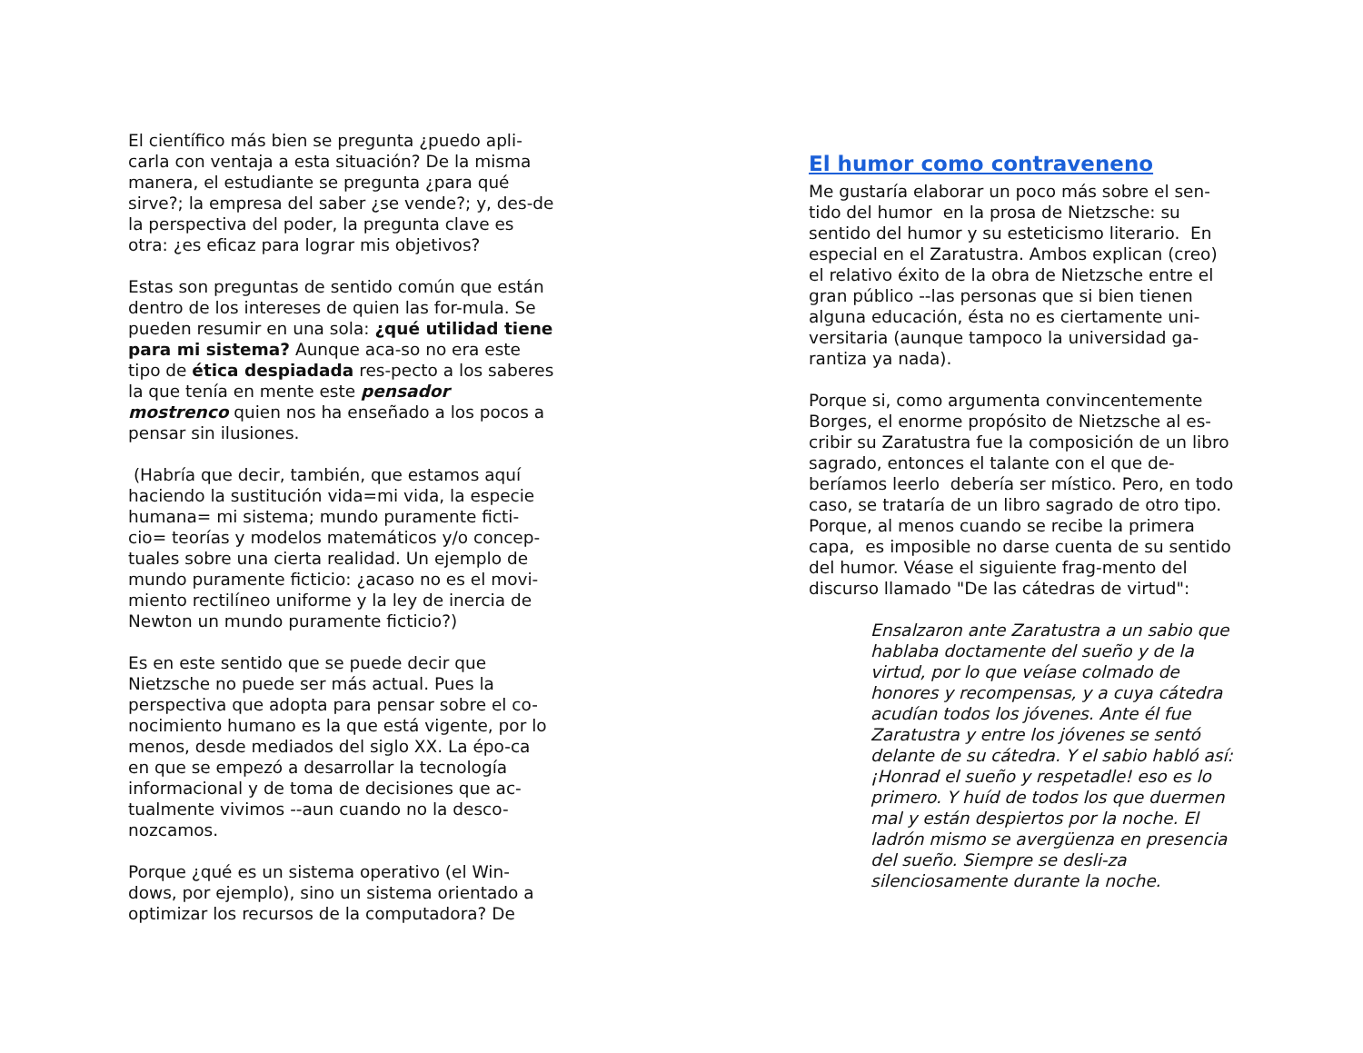El científico más bien se pregunta ¿puedo apli-carla con ventaja a esta situación? De la misma manera, el estudiante se pregunta ¿para qué sirve?; la empresa del saber ¿se vende?; y, des-de la perspectiva del poder, la pregunta clave es otra: ¿es eficaz para lograr mis objetivos?
Estas son preguntas de sentido común que están dentro de los intereses de quien las for-mula. Se pueden resumir en una sola: ¿qué utilidad tiene para mi sistema? Aunque aca-so no era este tipo de ética despiadada res-pecto a los saberes la que tenía en mente este pensador mostrenco quien nos ha enseñado a los pocos a pensar sin ilusiones.
(Habría que decir, también, que estamos aquí haciendo la sustitución vida=mi vida, la especie humana= mi sistema; mundo puramente ficti-cio= teorías y modelos matemáticos y/o concep-tuales sobre una cierta realidad. Un ejemplo de mundo puramente ficticio: ¿acaso no es el movi-miento rectilíneo uniforme y la ley de inercia de Newton un mundo puramente ficticio?)
Es en este sentido que se puede decir que Nietzsche no puede ser más actual. Pues la perspectiva que adopta para pensar sobre el co-nocimiento humano es la que está vigente, por lo menos, desde mediados del siglo XX. La épo-ca en que se empezó a desarrollar la tecnología informacional y de toma de decisiones que ac-tualmente vivimos --aun cuando no la desco-nozcamos.
Porque ¿qué es un sistema operativo (el Win-dows, por ejemplo), sino un sistema orientado a optimizar los recursos de la computadora? De
El humor como contraveneno
Me gustaría elaborar un poco más sobre el sen-tido del humor en la prosa de Nietzsche: su sentido del humor y su esteticismo literario. En especial en el Zaratustra. Ambos explican (creo) el relativo éxito de la obra de Nietzsche entre el gran público --las personas que si bien tienen alguna educación, ésta no es ciertamente uni-versitaria (aunque tampoco la universidad ga-rantiza ya nada).
Porque si, como argumenta convincentemente Borges, el enorme propósito de Nietzsche al es-cribir su Zaratustra fue la composición de un libro sagrado, entonces el talante con el que de-beríamos leerlo debería ser místico. Pero, en todo caso, se trataría de un libro sagrado de otro tipo. Porque, al menos cuando se recibe la primera capa, es imposible no darse cuenta de su sentido del humor. Véase el siguiente frag-mento del discurso llamado "De las cátedras de virtud":
Ensalzaron ante Zaratustra a un sabio que hablaba doctamente del sueño y de la virtud, por lo que veíase colmado de honores y recompensas, y a cuya cátedra acudían todos los jóvenes. Ante él fue Zaratustra y entre los jóvenes se sentó delante de su cátedra. Y el sabio habló así: ¡Honrad el sueño y respetadle! eso es lo primero. Y huíd de todos los que duermen mal y están despiertos por la noche. El ladrón mismo se avergüenza en presencia del sueño. Siempre se desli-za silenciosamente durante la noche.